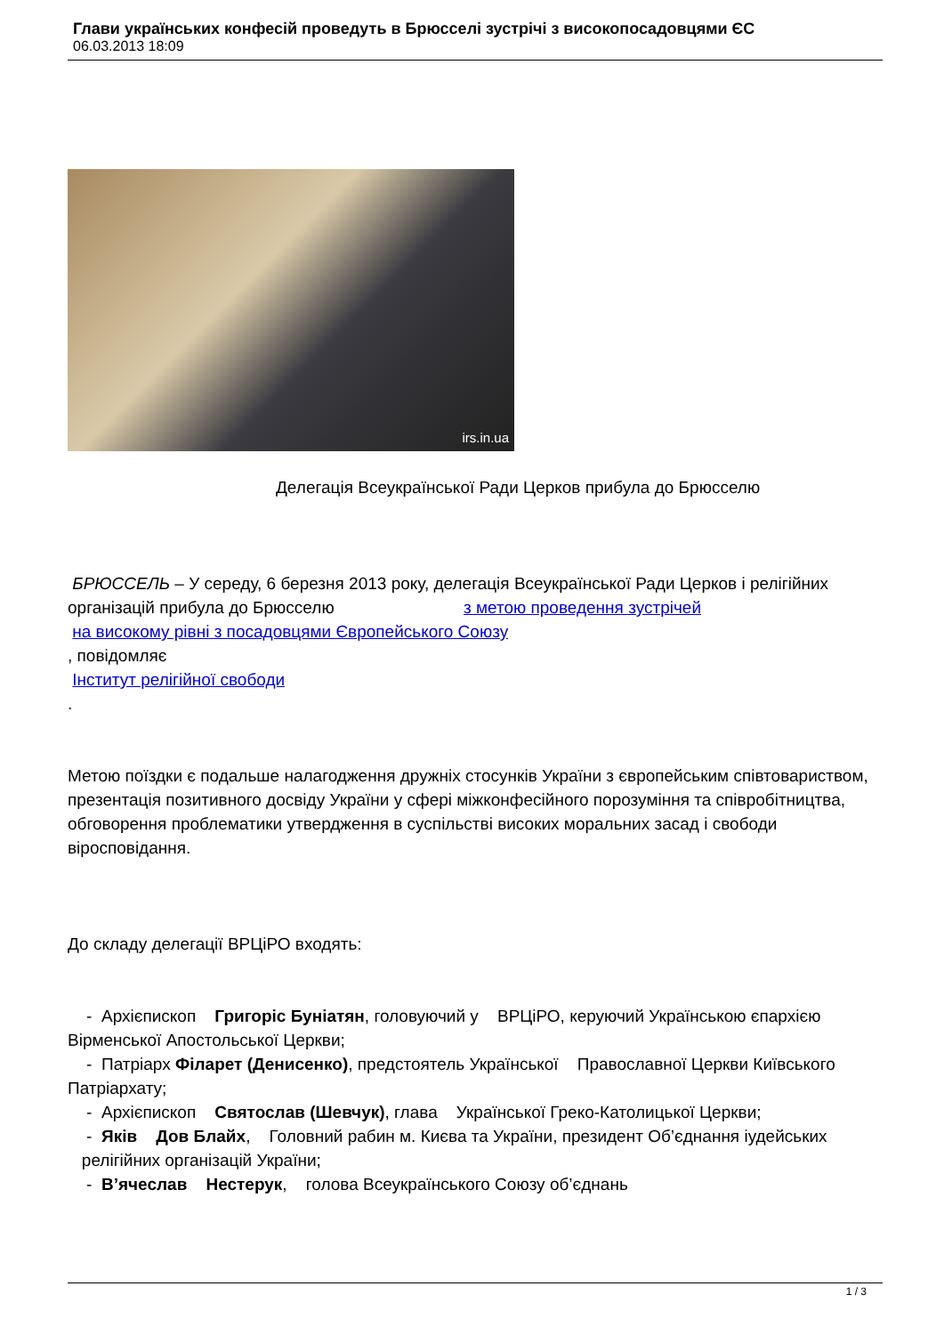Глави українських конфесій проведуть в Брюсселі зустрічі з високопосадовцями ЄС
06.03.2013 18:09
irs.in.ua
Делегація Всеукраїнської Ради Церков прибула до Брюсселю
БРЮССЕЛЬ – У середу, 6 березня 2013 року, делегація Всеукраїнської Ради Церков і релігійних організацій прибула до Брюсселю з метою проведення зустрічей
на високому рівні з посадовцями Європейського Союзу
, повідомляє
Інститут релігійної свободи
.
Метою поїздки є подальше налагодження дружніх стосунків України з європейським співтовариством, презентація позитивного досвіду України у сфері міжконфесійного порозуміння та співробітництва, обговорення проблематики утвердження в суспільстві високих моральних засад і свободи віросповідання.
До складу делегації ВРЦіРО входять:
- Архієпископ Григоріс Буніатян, головуючий у ВРЦіРО, керуючий Українською єпархією Вірменської Апостольської Церкви;
- Патріарх Філарет (Денисенко), предстоятель Української Православної Церкви Київського Патріархату;
- Архієпископ Святослав (Шевчук), глава Української Греко-Католицької Церкви;
- Яків Дов Блайх, Головний рабин м. Києва та України, президент Об’єднання іудейських релігійних організацій України;
- В’ячеслав Нестерук, голова Всеукраїнського Союзу об’єднань
1 / 3